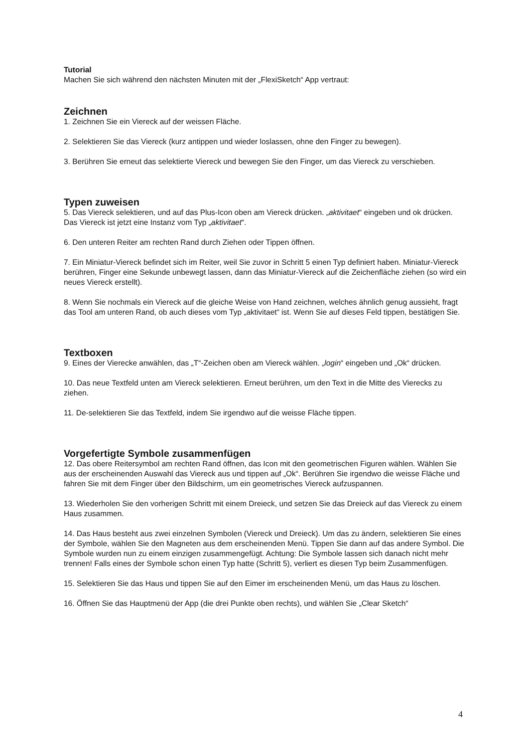Tutorial
Machen Sie sich während den nächsten Minuten mit der „FlexiSketch“ App vertraut:
Zeichnen
1. Zeichnen Sie ein Viereck auf der weissen Fläche.
2. Selektieren Sie das Viereck (kurz antippen und wieder loslassen, ohne den Finger zu bewegen).
3. Berühren Sie erneut das selektierte Viereck und bewegen Sie den Finger, um das Viereck zu verschieben.
Typen zuweisen
5. Das Viereck selektieren, und auf das Plus-Icon oben am Viereck drücken. „aktivitaet“ eingeben und ok drücken. Das Viereck ist jetzt eine Instanz vom Typ „aktivitaet“.
6. Den unteren Reiter am rechten Rand durch Ziehen oder Tippen öffnen.
7. Ein Miniatur-Viereck befindet sich im Reiter, weil Sie zuvor in Schritt 5 einen Typ definiert haben. Miniatur-Viereck berühren, Finger eine Sekunde unbewegt lassen, dann das Miniatur-Viereck auf die Zeichenfläche ziehen (so wird ein neues Viereck erstellt).
8. Wenn Sie nochmals ein Viereck auf die gleiche Weise von Hand zeichnen, welches ähnlich genug aussieht, fragt das Tool am unteren Rand, ob auch dieses vom Typ „aktivitaet“ ist. Wenn Sie auf dieses Feld tippen, bestätigen Sie.
Textboxen
9. Eines der Vierecke anwählen, das „T“-Zeichen oben am Viereck wählen. „login“ eingeben und „Ok“ drücken.
10. Das neue Textfeld unten am Viereck selektieren. Erneut berühren, um den Text in die Mitte des Vierecks zu ziehen.
11. De-selektieren Sie das Textfeld, indem Sie irgendwo auf die weisse Fläche tippen.
Vorgefertigte Symbole zusammenfügen
12. Das obere Reitersymbol am rechten Rand öffnen, das Icon mit den geometrischen Figuren wählen. Wählen Sie aus der erscheinenden Auswahl das Viereck aus und tippen auf „Ok“. Berühren Sie irgendwo die weisse Fläche und fahren Sie mit dem Finger über den Bildschirm, um ein geometrisches Viereck aufzuspannen.
13. Wiederholen Sie den vorherigen Schritt mit einem Dreieck, und setzen Sie das Dreieck auf das Viereck zu einem Haus zusammen.
14. Das Haus besteht aus zwei einzelnen Symbolen (Viereck und Dreieck). Um das zu ändern, selektieren Sie eines der Symbole, wählen Sie den Magneten aus dem erscheinenden Menü. Tippen Sie dann auf das andere Symbol. Die Symbole wurden nun zu einem einzigen zusammengefügt. Achtung: Die Symbole lassen sich danach nicht mehr trennen! Falls eines der Symbole schon einen Typ hatte (Schritt 5), verliert es diesen Typ beim Zusammenfügen.
15. Selektieren Sie das Haus und tippen Sie auf den Eimer im erscheinenden Menü, um das Haus zu löschen.
16. Öffnen Sie das Hauptmenü der App (die drei Punkte oben rechts), und wählen Sie „Clear Sketch“
4